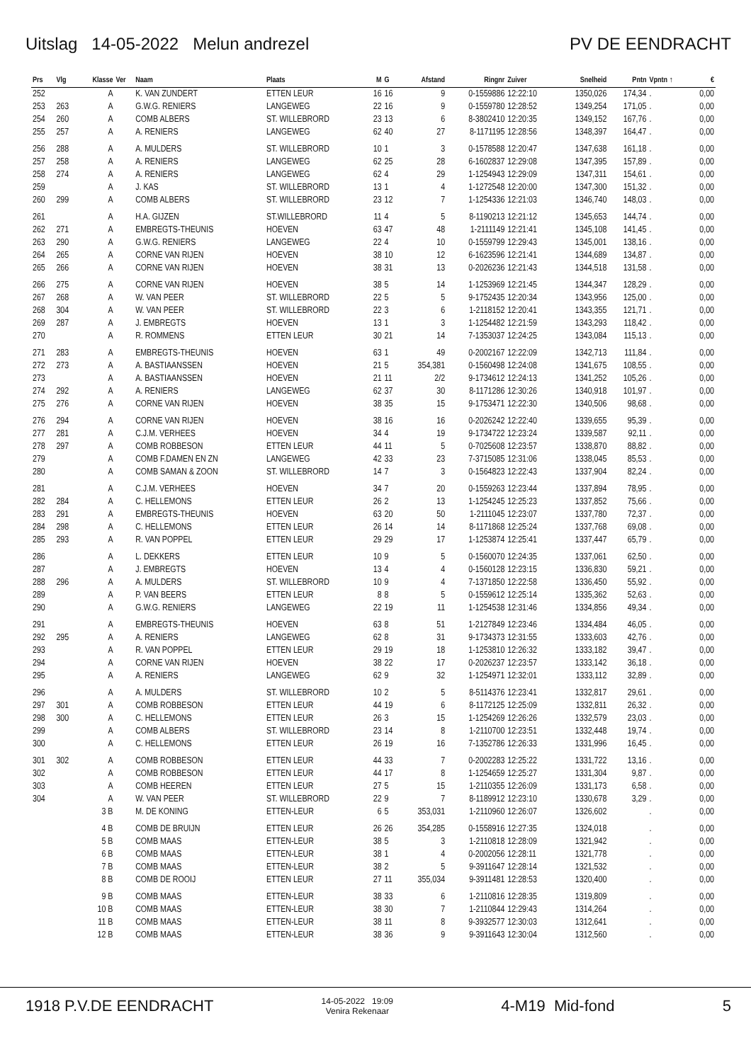Uitslag 14-05-2022 Melun andrezel PV DE EENDRACHT
| Prs | Vlg | Klasse | Ver | Naam | Plaats | M | G | Afstand | Ringnr | Zuiver | Snelheid | Pntn | Vpntn ↑ | € |
| --- | --- | --- | --- | --- | --- | --- | --- | --- | --- | --- | --- | --- | --- | --- |
| 252 | | A | | K. VAN ZUNDERT | ETTEN LEUR | 16 | 16 | 9 | 0-1559886 | 12:22:10 | 1350,026 | 174,34 | . | 0,00 |
| 253 | 263 | A | | G.W.G. RENIERS | LANGEWEG | 22 | 16 | 9 | 0-1559780 | 12:28:52 | 1349,254 | 171,05 | . | 0,00 |
| 254 | 260 | A | | COMB ALBERS | ST. WILLEBRORD | 23 | 13 | 6 | 8-3802410 | 12:20:35 | 1349,152 | 167,76 | . | 0,00 |
| 255 | 257 | A | | A. RENIERS | LANGEWEG | 62 | 40 | 27 | 8-1171195 | 12:28:56 | 1348,397 | 164,47 | . | 0,00 |
| 256 | 288 | A | | A. MULDERS | ST. WILLEBRORD | 10 | 1 | 3 | 0-1578588 | 12:20:47 | 1347,638 | 161,18 | . | 0,00 |
| 257 | 258 | A | | A. RENIERS | LANGEWEG | 62 | 25 | 28 | 6-1602837 | 12:29:08 | 1347,395 | 157,89 | . | 0,00 |
| 258 | 274 | A | | A. RENIERS | LANGEWEG | 62 | 4 | 29 | 1-1254943 | 12:29:09 | 1347,311 | 154,61 | . | 0,00 |
| 259 | | A | | J. KAS | ST. WILLEBRORD | 13 | 1 | 4 | 1-1272548 | 12:20:00 | 1347,300 | 151,32 | . | 0,00 |
| 260 | 299 | A | | COMB ALBERS | ST. WILLEBRORD | 23 | 12 | 7 | 1-1254336 | 12:21:03 | 1346,740 | 148,03 | . | 0,00 |
| 261 | | A | | H.A. GIJZEN | ST.WILLEBRORD | 11 | 4 | 5 | 8-1190213 | 12:21:12 | 1345,653 | 144,74 | . | 0,00 |
| 262 | 271 | A | | EMBREGTS-THEUNIS | HOEVEN | 63 | 47 | 48 | 1-2111149 | 12:21:41 | 1345,108 | 141,45 | . | 0,00 |
| 263 | 290 | A | | G.W.G. RENIERS | LANGEWEG | 22 | 4 | 10 | 0-1559799 | 12:29:43 | 1345,001 | 138,16 | . | 0,00 |
| 264 | 265 | A | | CORNE VAN RIJEN | HOEVEN | 38 | 10 | 12 | 6-1623596 | 12:21:41 | 1344,689 | 134,87 | . | 0,00 |
| 265 | 266 | A | | CORNE VAN RIJEN | HOEVEN | 38 | 31 | 13 | 0-2026236 | 12:21:43 | 1344,518 | 131,58 | . | 0,00 |
| 266 | 275 | A | | CORNE VAN RIJEN | HOEVEN | 38 | 5 | 14 | 1-1253969 | 12:21:45 | 1344,347 | 128,29 | . | 0,00 |
| 267 | 268 | A | | W. VAN PEER | ST. WILLEBRORD | 22 | 5 | 5 | 9-1752435 | 12:20:34 | 1343,956 | 125,00 | . | 0,00 |
| 268 | 304 | A | | W. VAN PEER | ST. WILLEBRORD | 22 | 3 | 6 | 1-2118152 | 12:20:41 | 1343,355 | 121,71 | . | 0,00 |
| 269 | 287 | A | | J. EMBREGTS | HOEVEN | 13 | 1 | 3 | 1-1254482 | 12:21:59 | 1343,293 | 118,42 | . | 0,00 |
| 270 | | A | | R. ROMMENS | ETTEN LEUR | 30 | 21 | 14 | 7-1353037 | 12:24:25 | 1343,084 | 115,13 | . | 0,00 |
| 271 | 283 | A | | EMBREGTS-THEUNIS | HOEVEN | 63 | 1 | 49 | 0-2002167 | 12:22:09 | 1342,713 | 111,84 | . | 0,00 |
| 272 | 273 | A | | A. BASTIAANSSEN | HOEVEN | 21 | 5 | 354,381 | 0-1560498 | 12:24:08 | 1341,675 | 108,55 | . | 0,00 |
| 273 | | A | | A. BASTIAANSSEN | HOEVEN | 21 | 11 | 2/2 | 9-1734612 | 12:24:13 | 1341,252 | 105,26 | . | 0,00 |
| 274 | 292 | A | | A. RENIERS | LANGEWEG | 62 | 37 | 30 | 8-1171286 | 12:30:26 | 1340,918 | 101,97 | . | 0,00 |
| 275 | 276 | A | | CORNE VAN RIJEN | HOEVEN | 38 | 35 | 15 | 9-1753471 | 12:22:30 | 1340,506 | 98,68 | . | 0,00 |
| 276 | 294 | A | | CORNE VAN RIJEN | HOEVEN | 38 | 16 | 16 | 0-2026242 | 12:22:40 | 1339,655 | 95,39 | . | 0,00 |
| 277 | 281 | A | | C.J.M. VERHEES | HOEVEN | 34 | 4 | 19 | 9-1734722 | 12:23:24 | 1339,587 | 92,11 | . | 0,00 |
| 278 | 297 | A | | COMB ROBBESON | ETTEN LEUR | 44 | 11 | 5 | 0-7025608 | 12:23:57 | 1338,870 | 88,82 | . | 0,00 |
| 279 | | A | | COMB F.DAMEN EN ZN | LANGEWEG | 42 | 33 | 23 | 7-3715085 | 12:31:06 | 1338,045 | 85,53 | . | 0,00 |
| 280 | | A | | COMB SAMAN & ZOON | ST. WILLEBRORD | 14 | 7 | 3 | 0-1564823 | 12:22:43 | 1337,904 | 82,24 | . | 0,00 |
| 281 | | A | | C.J.M. VERHEES | HOEVEN | 34 | 7 | 20 | 0-1559263 | 12:23:44 | 1337,894 | 78,95 | . | 0,00 |
| 282 | 284 | A | | C. HELLEMONS | ETTEN LEUR | 26 | 2 | 13 | 1-1254245 | 12:25:23 | 1337,852 | 75,66 | . | 0,00 |
| 283 | 291 | A | | EMBREGTS-THEUNIS | HOEVEN | 63 | 20 | 50 | 1-2111045 | 12:23:07 | 1337,780 | 72,37 | . | 0,00 |
| 284 | 298 | A | | C. HELLEMONS | ETTEN LEUR | 26 | 14 | 14 | 8-1171868 | 12:25:24 | 1337,768 | 69,08 | . | 0,00 |
| 285 | 293 | A | | R. VAN POPPEL | ETTEN LEUR | 29 | 29 | 17 | 1-1253874 | 12:25:41 | 1337,447 | 65,79 | . | 0,00 |
| 286 | | A | | L. DEKKERS | ETTEN LEUR | 10 | 9 | 5 | 0-1560070 | 12:24:35 | 1337,061 | 62,50 | . | 0,00 |
| 287 | | A | | J. EMBREGTS | HOEVEN | 13 | 4 | 4 | 0-1560128 | 12:23:15 | 1336,830 | 59,21 | . | 0,00 |
| 288 | 296 | A | | A. MULDERS | ST. WILLEBRORD | 10 | 9 | 4 | 7-1371850 | 12:22:58 | 1336,450 | 55,92 | . | 0,00 |
| 289 | | A | | P. VAN BEERS | ETTEN LEUR | 8 | 8 | 5 | 0-1559612 | 12:25:14 | 1335,362 | 52,63 | . | 0,00 |
| 290 | | A | | G.W.G. RENIERS | LANGEWEG | 22 | 19 | 11 | 1-1254538 | 12:31:46 | 1334,856 | 49,34 | . | 0,00 |
| 291 | | A | | EMBREGTS-THEUNIS | HOEVEN | 63 | 8 | 51 | 1-2127849 | 12:23:46 | 1334,484 | 46,05 | . | 0,00 |
| 292 | 295 | A | | A. RENIERS | LANGEWEG | 62 | 8 | 31 | 9-1734373 | 12:31:55 | 1333,603 | 42,76 | . | 0,00 |
| 293 | | A | | R. VAN POPPEL | ETTEN LEUR | 29 | 19 | 18 | 1-1253810 | 12:26:32 | 1333,182 | 39,47 | . | 0,00 |
| 294 | | A | | CORNE VAN RIJEN | HOEVEN | 38 | 22 | 17 | 0-2026237 | 12:23:57 | 1333,142 | 36,18 | . | 0,00 |
| 295 | | A | | A. RENIERS | LANGEWEG | 62 | 9 | 32 | 1-1254971 | 12:32:01 | 1333,112 | 32,89 | . | 0,00 |
| 296 | | A | | A. MULDERS | ST. WILLEBRORD | 10 | 2 | 5 | 8-5114376 | 12:23:41 | 1332,817 | 29,61 | . | 0,00 |
| 297 | 301 | A | | COMB ROBBESON | ETTEN LEUR | 44 | 19 | 6 | 8-1172125 | 12:25:09 | 1332,811 | 26,32 | . | 0,00 |
| 298 | 300 | A | | C. HELLEMONS | ETTEN LEUR | 26 | 3 | 15 | 1-1254269 | 12:26:26 | 1332,579 | 23,03 | . | 0,00 |
| 299 | | A | | COMB ALBERS | ST. WILLEBRORD | 23 | 14 | 8 | 1-2110700 | 12:23:51 | 1332,448 | 19,74 | . | 0,00 |
| 300 | | A | | C. HELLEMONS | ETTEN LEUR | 26 | 19 | 16 | 7-1352786 | 12:26:33 | 1331,996 | 16,45 | . | 0,00 |
| 301 | 302 | A | | COMB ROBBESON | ETTEN LEUR | 44 | 33 | 7 | 0-2002283 | 12:25:22 | 1331,722 | 13,16 | . | 0,00 |
| 302 | | A | | COMB ROBBESON | ETTEN LEUR | 44 | 17 | 8 | 1-1254659 | 12:25:27 | 1331,304 | 9,87 | . | 0,00 |
| 303 | | A | | COMB HEEREN | ETTEN LEUR | 27 | 5 | 15 | 1-2110355 | 12:26:09 | 1331,173 | 6,58 | . | 0,00 |
| 304 | | A | | W. VAN PEER | ST. WILLEBRORD | 22 | 9 | 7 | 8-1189912 | 12:23:10 | 1330,678 | 3,29 | . | 0,00 |
| | | 3 B | | M. DE KONING | ETTEN-LEUR | 6 | 5 | 353,031 | 1-2110960 | 12:26:07 | 1326,602 | | . | 0,00 |
| | | 4 B | | COMB DE BRUIJN | ETTEN LEUR | 26 | 26 | 354,285 | 0-1558916 | 12:27:35 | 1324,018 | | . | 0,00 |
| | | 5 B | | COMB MAAS | ETTEN-LEUR | 38 | 5 | 3 | 1-2110818 | 12:28:09 | 1321,942 | | . | 0,00 |
| | | 6 B | | COMB MAAS | ETTEN-LEUR | 38 | 1 | 4 | 0-2002056 | 12:28:11 | 1321,778 | | . | 0,00 |
| | | 7 B | | COMB MAAS | ETTEN-LEUR | 38 | 2 | 5 | 9-3911647 | 12:28:14 | 1321,532 | | . | 0,00 |
| | | 8 B | | COMB DE ROOIJ | ETTEN LEUR | 27 | 11 | 355,034 | 9-3911481 | 12:28:53 | 1320,400 | | . | 0,00 |
| | | 9 B | | COMB MAAS | ETTEN-LEUR | 38 | 33 | 6 | 1-2110816 | 12:28:35 | 1319,809 | | . | 0,00 |
| | | 10 B | | COMB MAAS | ETTEN-LEUR | 38 | 30 | 7 | 1-2110844 | 12:29:43 | 1314,264 | | . | 0,00 |
| | | 11 B | | COMB MAAS | ETTEN-LEUR | 38 | 11 | 8 | 9-3932577 | 12:30:03 | 1312,641 | | . | 0,00 |
| | | 12 B | | COMB MAAS | ETTEN-LEUR | 38 | 36 | 9 | 9-3911643 | 12:30:04 | 1312,560 | | . | 0,00 |
1918 P.V.DE EENDRACHT 14-05-2022 19:09
Venira Rekenaar 4-M19 Mid-fond 5